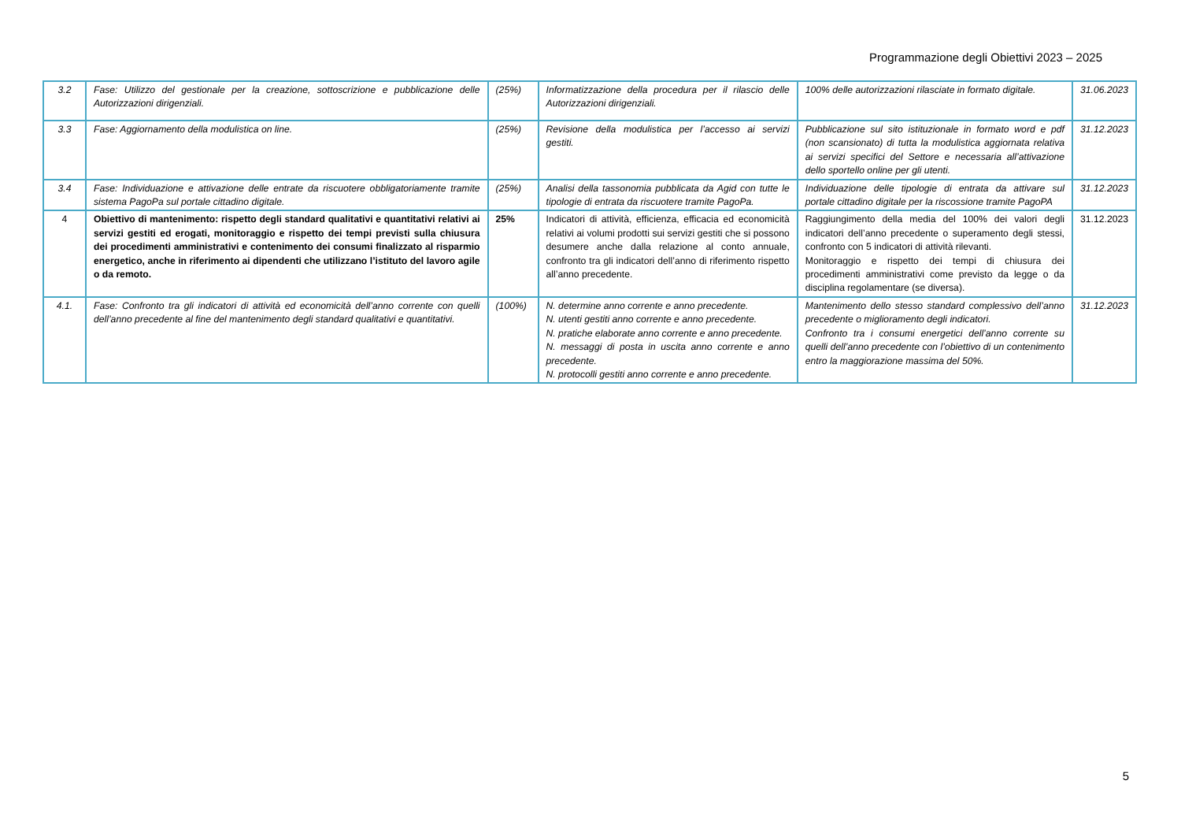Programmazione degli Obiettivi 2023 – 2025
| 3.2 | Fase: Utilizzo del gestionale per la creazione, sottoscrizione e pubblicazione delle Autorizzazioni dirigenziali. | (25%) | Informatizzazione della procedura per il rilascio delle Autorizzazioni dirigenziali. | 100% delle autorizzazioni rilasciate in formato digitale. | 31.06.2023 |
| 3.3 | Fase: Aggiornamento della modulistica on line. | (25%) | Revisione della modulistica per l’accesso ai servizi gestiti. | Pubblicazione sul sito istituzionale in formato word e pdf (non scansionato) di tutta la modulistica aggiornata relativa ai servizi specifici del Settore e necessaria all’attivazione dello sportello online per gli utenti. | 31.12.2023 |
| 3.4 | Fase: Individuazione e attivazione delle entrate da riscuotere obbligatoriamente tramite sistema PagoPa sul portale cittadino digitale. | (25%) | Analisi della tassonomia pubblicata da Agid con tutte le tipologie di entrata da riscuotere tramite PagoPa. | Individuazione delle tipologie di entrata da attivare sul portale cittadino digitale per la riscossione tramite PagoPA | 31.12.2023 |
| 4 | Obiettivo di mantenimento: rispetto degli standard qualitativi e quantitativi relativi ai servizi gestiti ed erogati, monitoraggio e rispetto dei tempi previsti sulla chiusura dei procedimenti amministrativi e contenimento dei consumi finalizzato al risparmio energetico, anche in riferimento ai dipendenti che utilizzano l’istituto del lavoro agile o da remoto. | 25% | Indicatori di attività, efficienza, efficacia ed economicità relativi ai volumi prodotti sui servizi gestiti che si possono desumere anche dalla relazione al conto annuale, confronto tra gli indicatori dell’anno di riferimento rispetto all’anno precedente. | Raggiungimento della media del 100% dei valori degli indicatori dell’anno precedente o superamento degli stessi, confronto con 5 indicatori di attività rilevanti. Monitoraggio e rispetto dei tempi di chiusura dei procedimenti amministrativi come previsto da legge o da disciplina regolamentare (se diversa). | 31.12.2023 |
| 4.1. | Fase: Confronto tra gli indicatori di attività ed economicità dell’anno corrente con quelli dell’anno precedente al fine del mantenimento degli standard qualitativi e quantitativi. | (100%) | N. determine anno corrente e anno precedente. N. utenti gestiti anno corrente e anno precedente. N. pratiche elaborate anno corrente e anno precedente. N. messaggi di posta in uscita anno corrente e anno precedente. N. protocolli gestiti anno corrente e anno precedente. | Mantenimento dello stesso standard complessivo dell’anno precedente o miglioramento degli indicatori. Confronto tra i consumi energetici dell’anno corrente su quelli dell’anno precedente con l’obiettivo di un contenimento entro la maggiorazione massima del 50%. | 31.12.2023 |
5